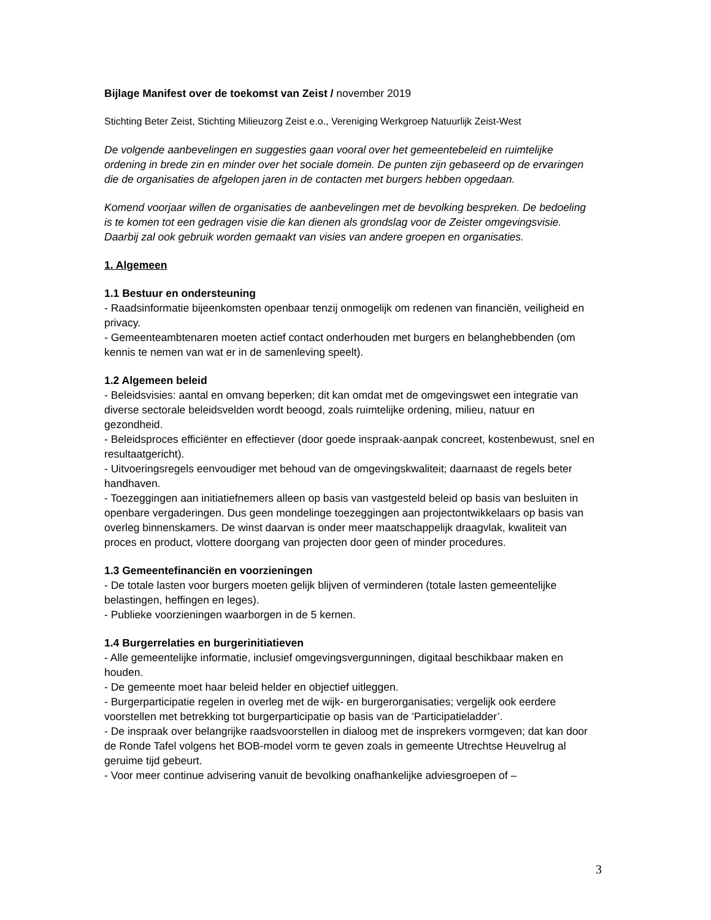Bijlage Manifest over de toekomst van Zeist / november 2019
Stichting Beter Zeist, Stichting Milieuzorg Zeist e.o., Vereniging Werkgroep Natuurlijk Zeist-West
De volgende aanbevelingen en suggesties gaan vooral over het gemeentebeleid en ruimtelijke ordening in brede zin en minder over het sociale domein. De punten zijn gebaseerd op de ervaringen die de organisaties de afgelopen jaren in de contacten met burgers hebben opgedaan.
Komend voorjaar willen de organisaties de aanbevelingen met de bevolking bespreken. De bedoeling is te komen tot een gedragen visie die kan dienen als grondslag voor de Zeister omgevingsvisie. Daarbij zal ook gebruik worden gemaakt van visies van andere groepen en organisaties.
1. Algemeen
1.1 Bestuur en ondersteuning
- Raadsinformatie bijeenkomsten openbaar tenzij onmogelijk om redenen van financiën, veiligheid en privacy.
- Gemeenteambtenaren moeten actief contact onderhouden met burgers en belanghebbenden (om kennis te nemen van wat er in de samenleving speelt).
1.2 Algemeen beleid
- Beleidsvisies: aantal en omvang beperken; dit kan omdat met de omgevingswet een integratie van diverse sectorale beleidsvelden wordt beoogd, zoals ruimtelijke ordening, milieu, natuur en gezondheid.
- Beleidsproces efficiënter en effectiever (door goede inspraak-aanpak concreet, kostenbewust, snel en resultaatgericht).
- Uitvoeringsregels eenvoudiger met behoud van de omgevingskwaliteit; daarnaast de regels beter handhaven.
- Toezeggingen aan initiatiefnemers alleen op basis van vastgesteld beleid op basis van besluiten in openbare vergaderingen. Dus geen mondelinge toezeggingen aan projectontwikkelaars op basis van overleg binnenskamers. De winst daarvan is onder meer maatschappelijk draagvlak, kwaliteit van proces en product, vlottere doorgang van projecten door geen of minder procedures.
1.3 Gemeentefinanciën en voorzieningen
- De totale lasten voor burgers moeten gelijk blijven of verminderen (totale lasten gemeentelijke belastingen, heffingen en leges).
- Publieke voorzieningen waarborgen in de 5 kernen.
1.4 Burgerrelaties en burgerinitiatieven
- Alle gemeentelijke informatie, inclusief omgevingsvergunningen, digitaal beschikbaar maken en houden.
- De gemeente moet haar beleid helder en objectief uitleggen.
- Burgerparticipatie regelen in overleg met de wijk- en burgerorganisaties; vergelijk ook eerdere voorstellen met betrekking tot burgerparticipatie op basis van de ‘Participatieladder’.
- De inspraak over belangrijke raadsvoorstellen in dialoog met de insprekers vormgeven; dat kan door de Ronde Tafel volgens het BOB-model vorm te geven zoals in gemeente Utrechtse Heuvelrug al geruime tijd gebeurt.
- Voor meer continue advisering vanuit de bevolking onafhankelijke adviesgroepen of –
3